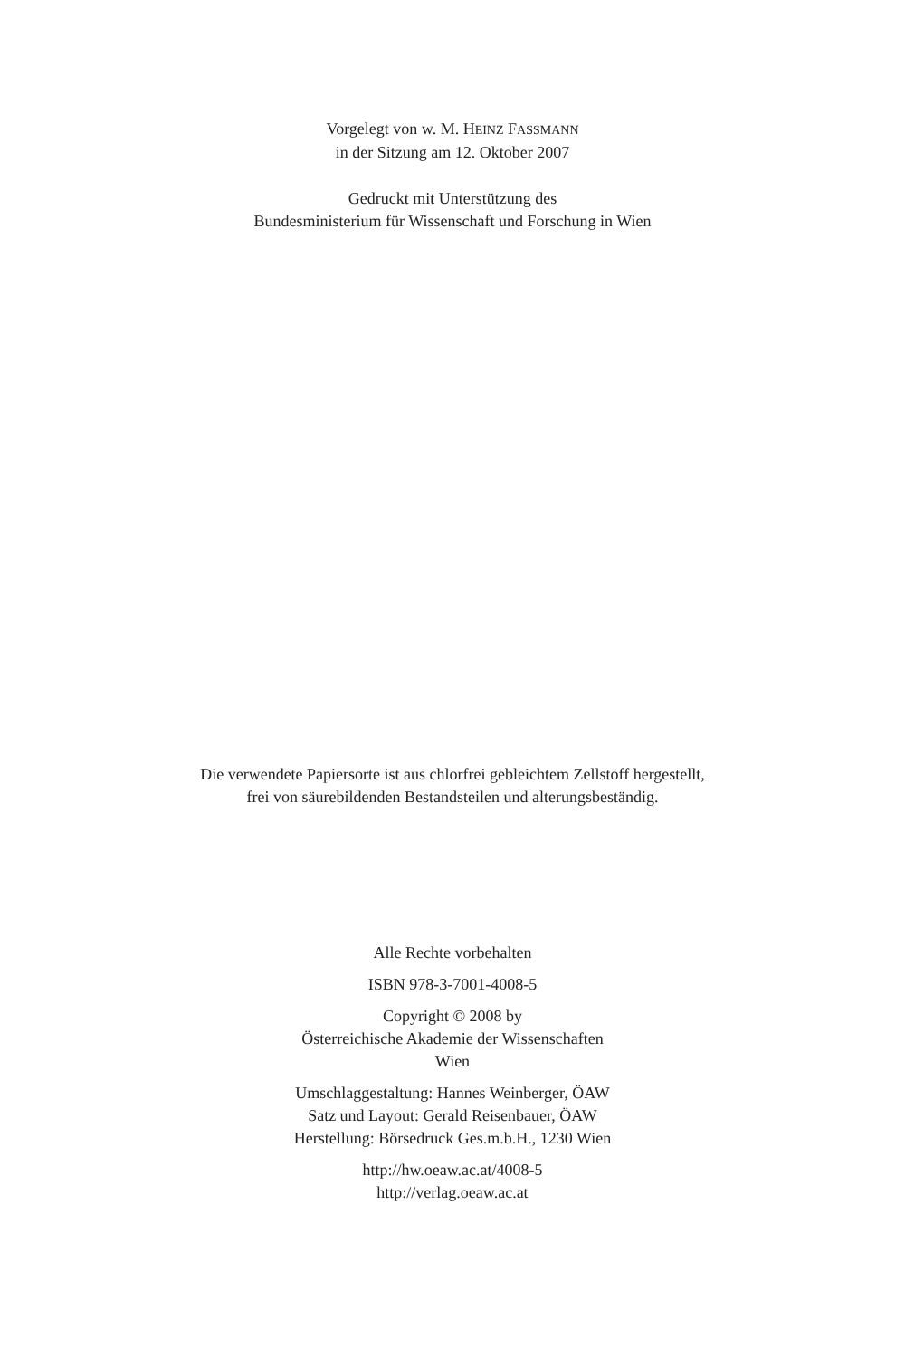Vorgelegt von w. M. HEINZ FASSMANN
in der Sitzung am 12. Oktober 2007
Gedruckt mit Unterstützung des
Bundesministerium für Wissenschaft und Forschung in Wien
Die verwendete Papiersorte ist aus chlorfrei gebleichtem Zellstoff hergestellt,
frei von säurebildenden Bestandsteilen und alterungsbeständig.
Alle Rechte vorbehalten
ISBN 978-3-7001-4008-5
Copyright © 2008 by
Österreichische Akademie der Wissenschaften
Wien
Umschlaggestaltung: Hannes Weinberger, ÖAW
Satz und Layout: Gerald Reisenbauer, ÖAW
Herstellung: Börsedruck Ges.m.b.H., 1230 Wien
http://hw.oeaw.ac.at/4008-5
http://verlag.oeaw.ac.at